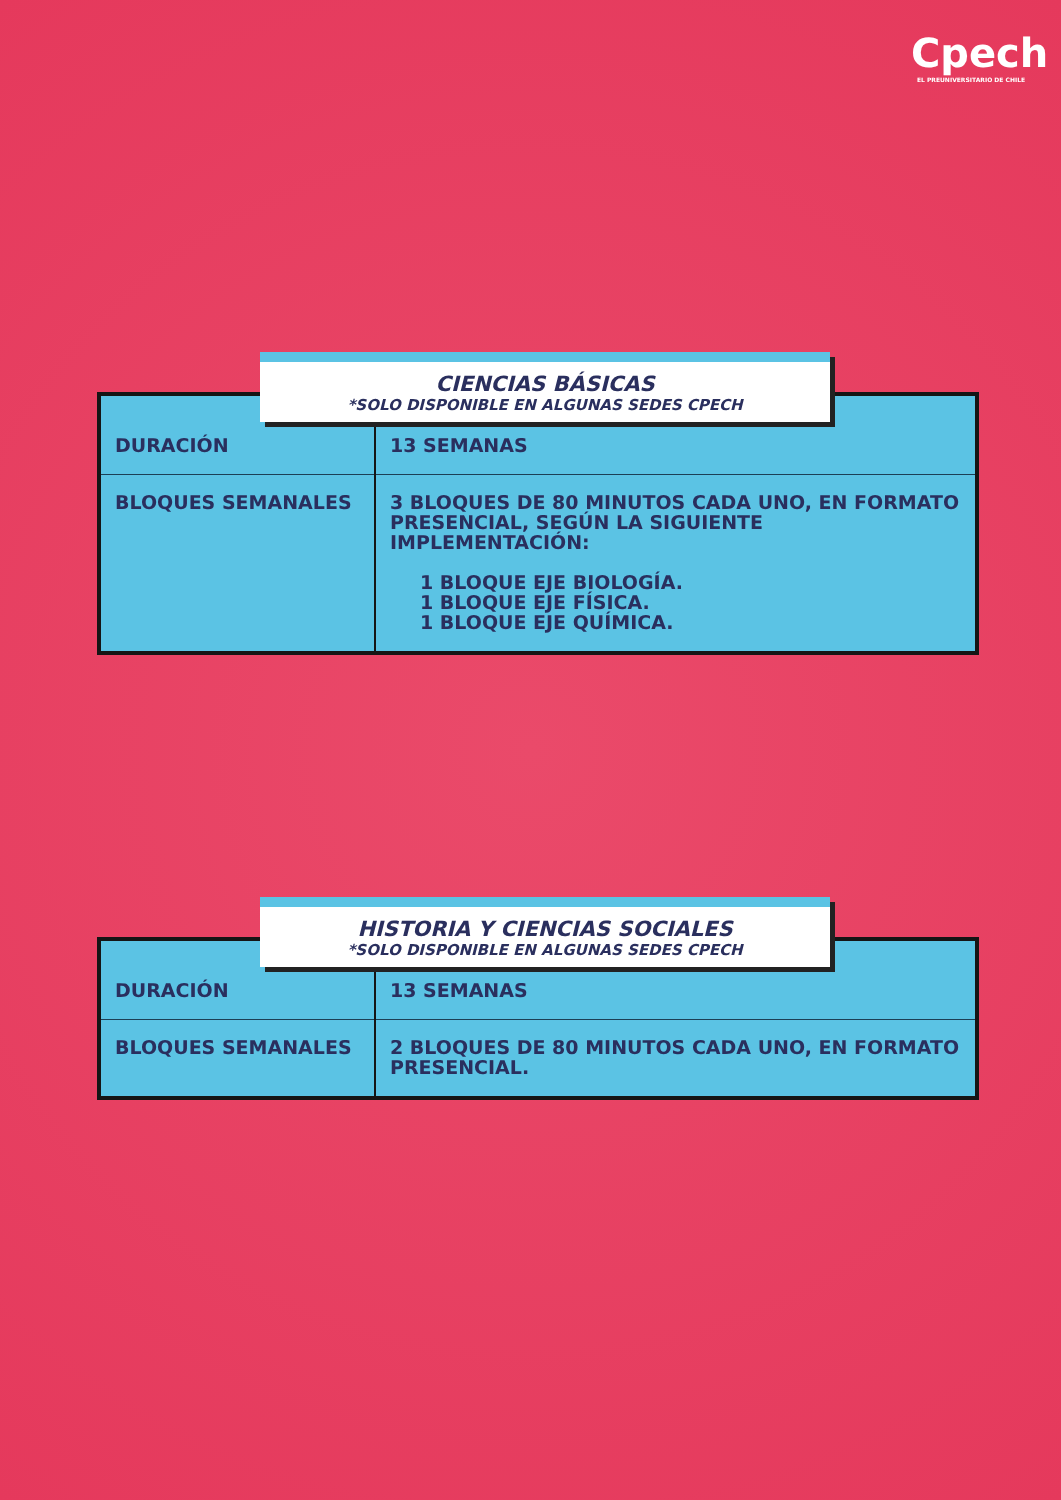Cpech
EL PREUNIVERSITARIO DE CHILE
CIENCIAS BÁSICAS
*SOLO DISPONIBLE EN ALGUNAS SEDES CPECH
| DURACIÓN | 13 SEMANAS |
| BLOQUES SEMANALES | 3 BLOQUES DE 80 MINUTOS CADA UNO, EN FORMATO PRESENCIAL, SEGÚN LA SIGUIENTE IMPLEMENTACIÓN: 1 BLOQUE EJE BIOLOGÍA. 1 BLOQUE EJE FÍSICA. 1 BLOQUE EJE QUÍMICA. |
HISTORIA Y CIENCIAS SOCIALES
*SOLO DISPONIBLE EN ALGUNAS SEDES CPECH
| DURACIÓN | 13 SEMANAS |
| BLOQUES SEMANALES | 2 BLOQUES DE 80 MINUTOS CADA UNO, EN FORMATO PRESENCIAL. |